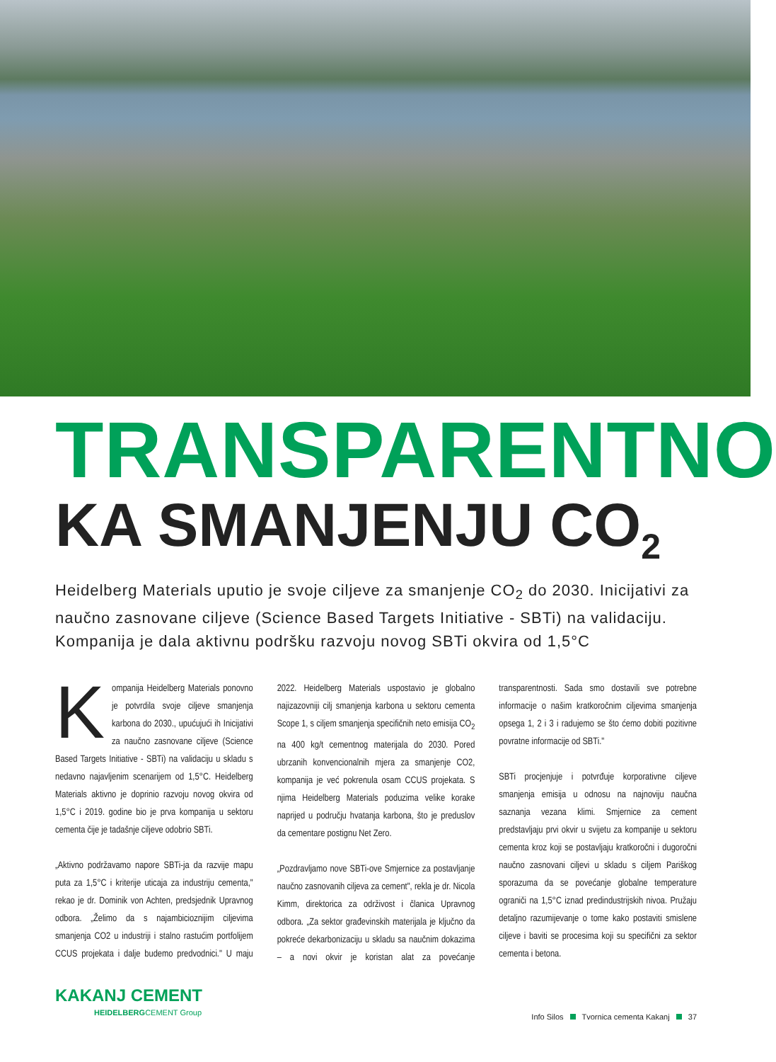TRANSPARENTNO
KA SMANJENJU CO<sub>2</sub>
Heidelberg Materials uputio je svoje ciljeve za smanjenje CO<sub>2</sub> do 2030. Inicijativi za naučno zasnovane ciljeve (Science Based Targets Initiative - SBTi) na validaciju. Kompanija je dala aktivnu podršku razvoju novog SBTi okvira od 1,5°C
Kompanija Heidelberg Materials ponovno je potvrdila svoje ciljeve smanjenja karbona do 2030., upućujući ih Inicijativi za naučno zasnovane ciljeve (Science Based Targets Initiative - SBTi) na validaciju u skladu s nedavno najavljenim scenarijem od 1,5°C. Heidelberg Materials aktivno je doprinio razvoju novog okvira od 1,5°C i 2019. godine bio je prva kompanija u sektoru cementa čije je tadašnje ciljeve odobrio SBTi.
„Aktivno podržavamo napore SBTi-ja da razvije mapu puta za 1,5°C i kriterije uticaja za industriju cementa," rekao je dr. Dominik von Achten, predsjednik Upravnog odbora. „Želimo da s najambicioznijim ciljevima smanjenja CO2 u industriji i stalno rastućim portfolijem CCUS projekata i dalje budemo predvodnici." U maju 2022. Heidelberg Materials uspostavio je globalno najizazovniji cilj smanjenja karbona u sektoru cementa Scope 1, s ciljem smanjenja specifičnih neto emisija CO<sub>2</sub> na 400 kg/t cementnog materijala do 2030. Pored ubrzanih konvencionalnih mjera za smanjenje CO2, kompanija je već pokrenula osam CCUS projekata. S njima Heidelberg Materials poduzima velike korake naprijed u području hvatanja karbona, što je preduslov da cementare postignu Net Zero.
„Pozdravljamo nove SBTi-ove Smjernice za postavljanje naučno zasnovanih ciljeva za cement", rekla je dr. Nicola Kimm, direktorica za održivost i članica Upravnog odbora. „Za sektor građevinskih materijala je ključno da pokreće dekarbonizaciju u skladu sa naučnim dokazima – a novi okvir je koristan alat za povećanje transparentnosti. Sada smo dostavili sve potrebne informacije o našim kratkoročnim ciljevima smanjenja opsega 1, 2 i 3 i radujemo se što ćemo dobiti pozitivne povratne informacije od SBTi."
SBTi procjenjuje i potvrđuje korporativne ciljeve smanjenja emisija u odnosu na najnoviju naučna saznanja vezana klimi. Smjernice za cement predstavljaju prvi okvir u svijetu za kompanije u sektoru cementa kroz koji se postavljaju kratkoročni i dugoročni naučno zasnovani ciljevi u skladu s ciljem Pariškog sporazuma da se povećanje globalne temperature ograniči na 1,5°C iznad predindustrijskih nivoa. Pružaju detaljno razumijevanje o tome kako postaviti smislene ciljeve i baviti se procesima koji su specifični za sektor cementa i betona.
KAKANJ CEMENT
HEIDELBERGCEMENT Group
Info Silos Tvornica cementa Kakanj 37